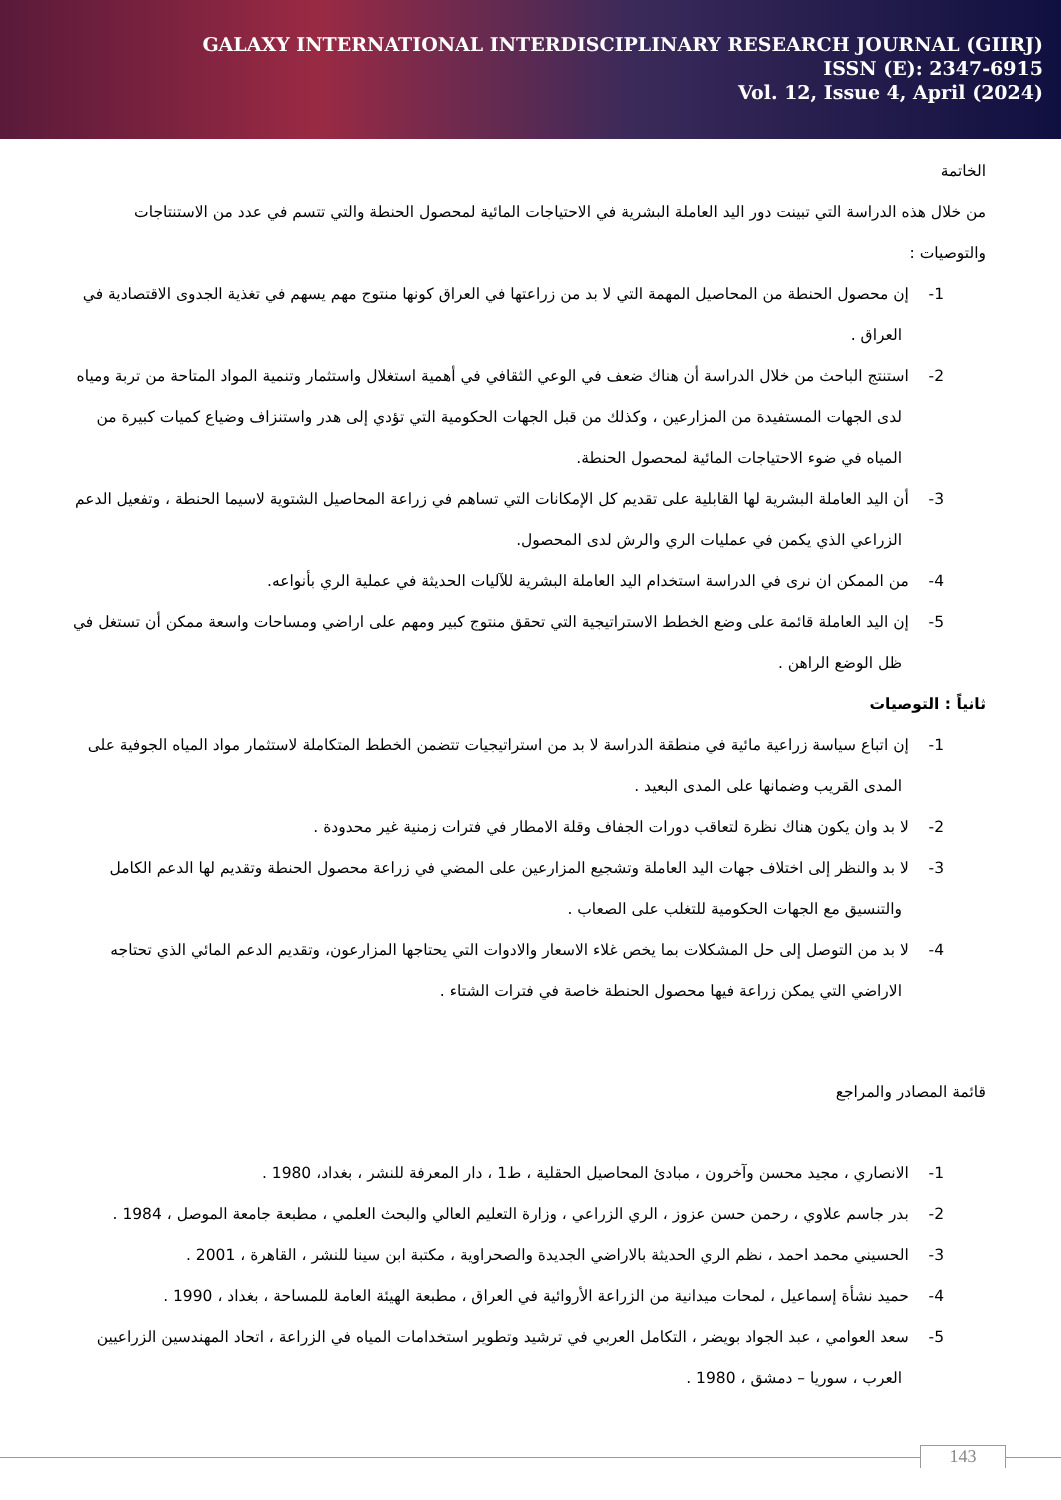GALAXY INTERNATIONAL INTERDISCIPLINARY RESEARCH JOURNAL (GIIRJ)
ISSN (E): 2347-6915
Vol. 12, Issue 4, April (2024)
الخاتمة
من خلال هذه الدراسة التي تبينت دور اليد العاملة البشرية في الاحتياجات المائية لمحصول الحنطة والتي تتسم في عدد من الاستنتاجات والتوصيات :
1- إن محصول الحنطة من المحاصيل المهمة التي لا بد من زراعتها في العراق كونها منتوج مهم يسهم في تغذية الجدوى الاقتصادية في العراق .
2- استنتج الباحث من خلال الدراسة أن هناك ضعف في الوعي الثقافي في أهمية استغلال واستثمار وتنمية المواد المتاحة من تربة ومياه لدى الجهات المستفيدة من المزارعين ، وكذلك من قبل الجهات الحكومية التي تؤدي إلى هدر واستنزاف وضياع كميات كبيرة من المياه في ضوء الاحتياجات المائية لمحصول الحنطة.
3- أن اليد العاملة البشرية لها القابلية على تقديم كل الإمكانات التي تساهم في زراعة المحاصيل الشتوية لاسيما الحنطة ، وتفعيل الدعم الزراعي الذي يكمن في عمليات الري والرش لدى المحصول.
4- من الممكن ان نرى في الدراسة استخدام اليد العاملة البشرية للآليات الحديثة في عملية الري بأنواعه.
5- إن اليد العاملة قائمة على وضع الخطط الاستراتيجية التي تحقق منتوج كبير ومهم على اراضي ومساحات واسعة ممكن أن تستغل في ظل الوضع الراهن .
ثانياً : التوصيات
1- إن اتباع سياسة زراعية مائية في منطقة الدراسة لا بد من استراتيجيات تتضمن الخطط المتكاملة لاستثمار مواد المياه الجوفية على المدى القريب وضمانها على المدى البعيد .
2- لا بد وان يكون هناك نظرة لتعاقب دورات الجفاف وقلة الامطار في فترات زمنية غير محدودة .
3- لا بد والنظر إلى اختلاف جهات اليد العاملة وتشجيع المزارعين على المضي في زراعة محصول الحنطة وتقديم لها الدعم الكامل والتنسيق مع الجهات الحكومية للتغلب على الصعاب .
4- لا بد من التوصل إلى حل المشكلات بما يخص غلاء الاسعار والادوات التي يحتاجها المزارعون، وتقديم الدعم المائي الذي تحتاجه الاراضي التي يمكن زراعة فيها محصول الحنطة خاصة في فترات الشتاء .
قائمة المصادر والمراجع
1- الانصاري ، مجيد محسن وآخرون ، مبادئ المحاصيل الحقلية ، ط1 ، دار المعرفة للنشر ، بغداد، 1980 .
2- بدر جاسم علاوي ، رحمن حسن عزوز ، الري الزراعي ، وزارة التعليم العالي والبحث العلمي ، مطبعة جامعة الموصل ، 1984 .
3- الحسيني محمد احمد ، نظم الري الحديثة بالاراضي الجديدة والصحراوية ، مكتبة ابن سينا للنشر ، القاهرة ، 2001 .
4- حميد نشأة إسماعيل ، لمحات ميدانية من الزراعة الأروائية في العراق ، مطبعة الهيئة العامة للمساحة ، بغداد ، 1990 .
5- سعد العوامي ، عبد الجواد بويضر ، التكامل العربي في ترشيد وتطوير استخدامات المياه في الزراعة ، اتحاد المهندسين الزراعيين العرب ، سوريا – دمشق ، 1980 .
143